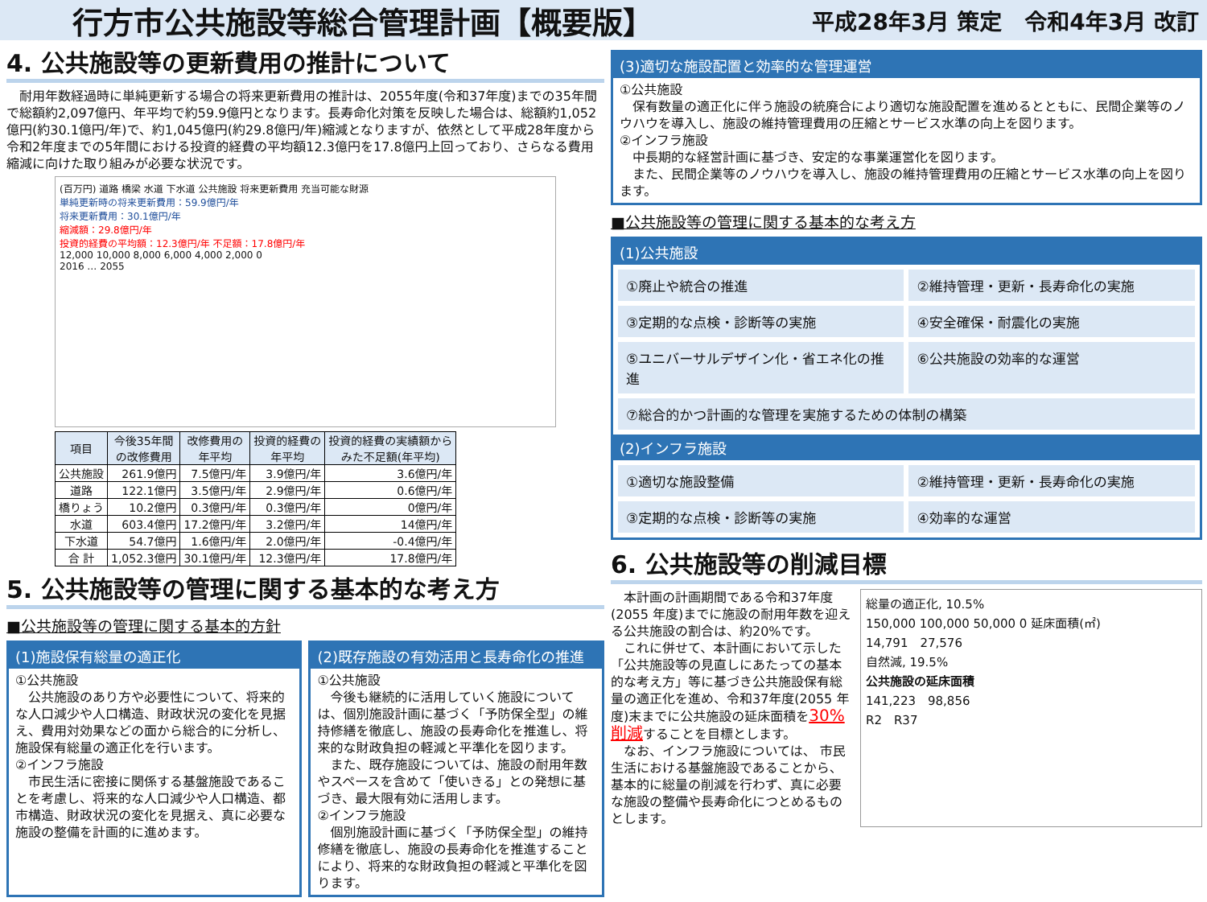行方市公共施設等総合管理計画【概要版】 平成28年3月 策定　令和4年3月 改訂
4. 公共施設等の更新費用の推計について
　耐用年数経過時に単純更新する場合の将来更新費用の推計は、2055年度(令和37年度)までの35年間で総額約2,097億円、年平均で約59.9億円となります。長寿命化対策を反映した場合は、総額約1,052億円(約30.1億円/年)で、約1,045億円(約29.8億円/年)縮減となりますが、依然として平成28年度から令和2年度までの5年間における投資的経費の平均額12.3億円を17.8億円上回っており、さらなる費用縮減に向けた取り組みが必要な状況です。
(百万円) 道路 橋梁 水道 下水道 公共施設 将来更新費用 充当可能な財源
単純更新時の将来更新費用：59.9億円/年
将来更新費用：30.1億円/年
縮減額：29.8億円/年
投資的経費の平均額：12.3億円/年 不足額：17.8億円/年
12,000 10,000 8,000 6,000 4,000 2,000 0
2016 … 2055
| 項目 | 今後35年間 の改修費用 | 改修費用の 年平均 | 投資的経費の 年平均 | 投資的経費の実績額から みた不足額(年平均) |
| --- | --- | --- | --- | --- |
| 公共施設 | 261.9億円 | 7.5億円/年 | 3.9億円/年 | 3.6億円/年 |
| 道路 | 122.1億円 | 3.5億円/年 | 2.9億円/年 | 0.6億円/年 |
| 橋りょう | 10.2億円 | 0.3億円/年 | 0.3億円/年 | 0億円/年 |
| 水道 | 603.4億円 | 17.2億円/年 | 3.2億円/年 | 14億円/年 |
| 下水道 | 54.7億円 | 1.6億円/年 | 2.0億円/年 | -0.4億円/年 |
| 合 計 | 1,052.3億円 | 30.1億円/年 | 12.3億円/年 | 17.8億円/年 |
5. 公共施設等の管理に関する基本的な考え方
■公共施設等の管理に関する基本的方針
(1)施設保有総量の適正化
①公共施設
　公共施設のあり方や必要性について、将来的な人口減少や人口構造、財政状況の変化を見据え、費用対効果などの面から総合的に分析し、施設保有総量の適正化を行います。
②インフラ施設
　市民生活に密接に関係する基盤施設であることを考慮し、将来的な人口減少や人口構造、都市構造、財政状況の変化を見据え、真に必要な施設の整備を計画的に進めます。
(2)既存施設の有効活用と長寿命化の推進
①公共施設
　今後も継続的に活用していく施設については、個別施設計画に基づく「予防保全型」の維持修繕を徹底し、施設の長寿命化を推進し、将来的な財政負担の軽減と平準化を図ります。
　また、既存施設については、施設の耐用年数やスペースを含めて「使いきる」との発想に基づき、最大限有効に活用します。
②インフラ施設
　個別施設計画に基づく「予防保全型」の維持修繕を徹底し、施設の長寿命化を推進することにより、将来的な財政負担の軽減と平準化を図ります。
(3)適切な施設配置と効率的な管理運営
①公共施設
　保有数量の適正化に伴う施設の統廃合により適切な施設配置を進めるとともに、民間企業等のノウハウを導入し、施設の維持管理費用の圧縮とサービス水準の向上を図ります。
②インフラ施設
　中長期的な経営計画に基づき、安定的な事業運営化を図ります。
　また、民間企業等のノウハウを導入し、施設の維持管理費用の圧縮とサービス水準の向上を図ります。
■公共施設等の管理に関する基本的な考え方
(1)公共施設
①廃止や統合の推進
②維持管理・更新・長寿命化の実施
③定期的な点検・診断等の実施
④安全確保・耐震化の実施
⑤ユニバーサルデザイン化・省エネ化の推進
⑥公共施設の効率的な運営
⑦総合的かつ計画的な管理を実施するための体制の構築
(2)インフラ施設
①適切な施設整備
②維持管理・更新・長寿命化の実施
③定期的な点検・診断等の実施
④効率的な運営
6. 公共施設等の削減目標
　本計画の計画期間である令和37年度(2055 年度)までに施設の耐用年数を迎える公共施設の割合は、約20%です。
　これに併せて、本計画において示した「公共施設等の見直しにあたっての基本的な考え方」等に基づき公共施設保有総量の適正化を進め、令和37年度(2055 年度)末までに公共施設の延床面積を30%削減することを目標とします。
　なお、インフラ施設については、 市民生活における基盤施設であることから、基本的に総量の削減を行わず、真に必要な施設の整備や長寿命化につとめるものとします。
総量の適正化, 10.5%
150,000 100,000 50,000 0 延床面積(㎡)
14,791　27,576
自然減, 19.5%
公共施設の延床面積
141,223　98,856
R2　R37